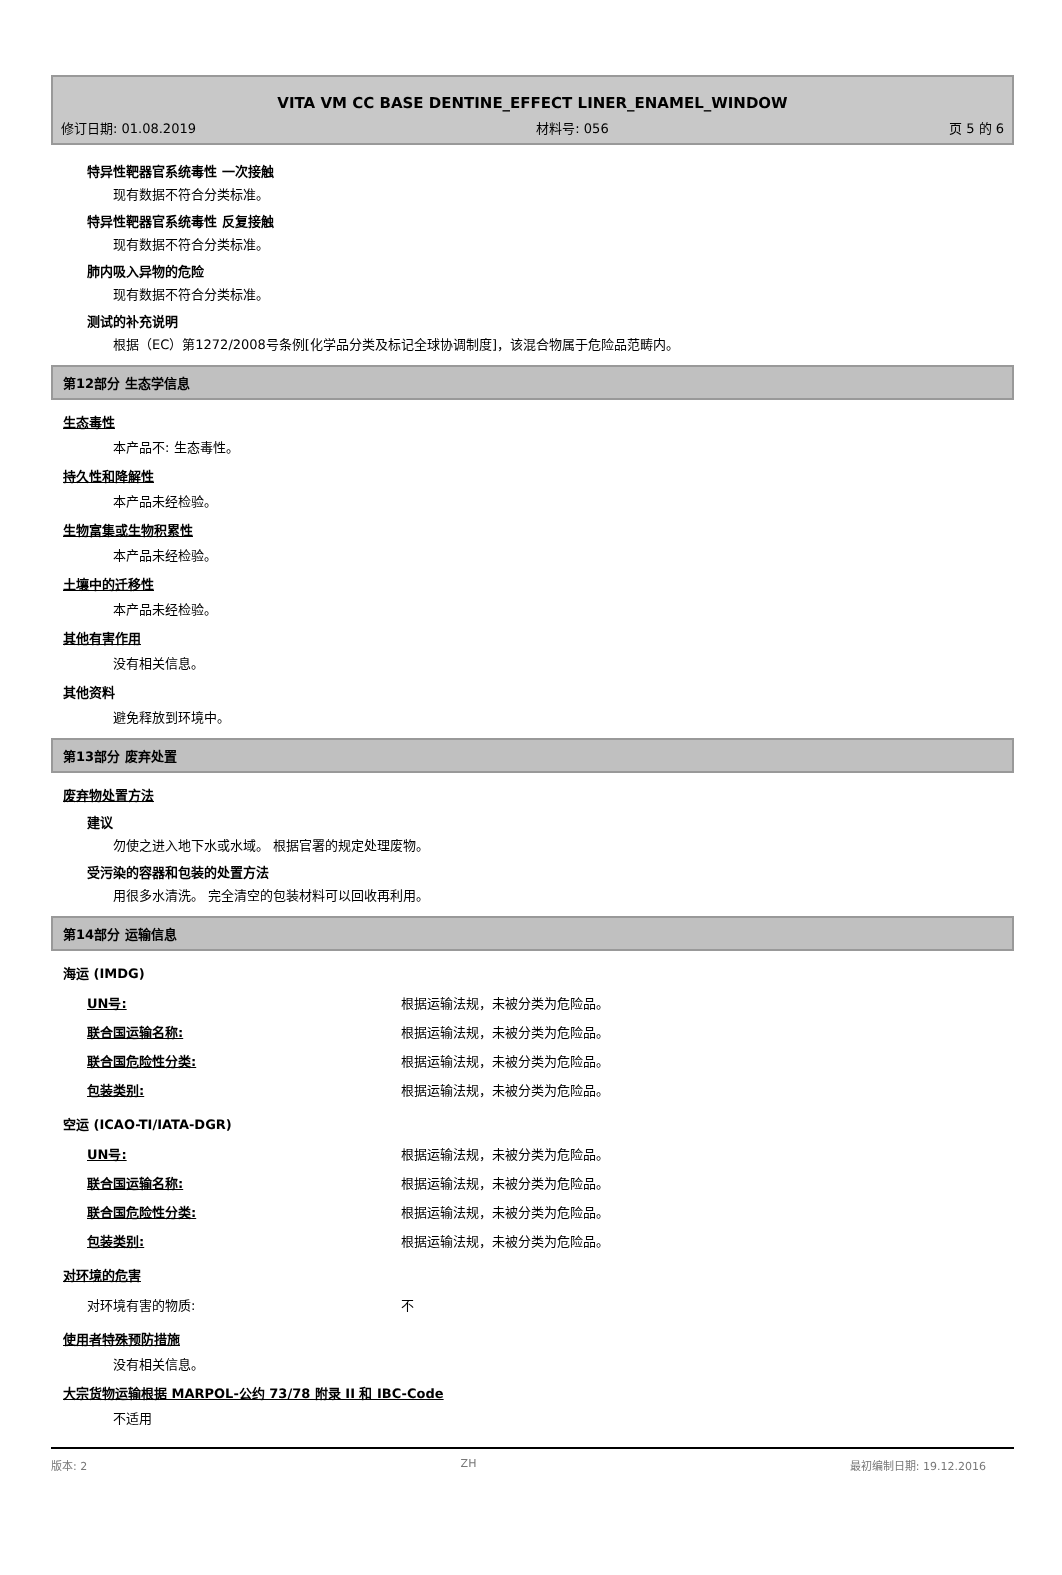VITA VM CC BASE DENTINE_EFFECT LINER_ENAMEL_WINDOW
修订日期: 01.08.2019 材料号: 056 页 5 的 6
特异性靶器官系统毒性 一次接触
现有数据不符合分类标准。
特异性靶器官系统毒性 反复接触
现有数据不符合分类标准。
肺内吸入异物的危险
现有数据不符合分类标准。
测试的补充说明
根据（EC）第1272/2008号条例[化学品分类及标记全球协调制度]，该混合物属于危险品范畴内。
第12部分 生态学信息
生态毒性
本产品不: 生态毒性。
持久性和降解性
本产品未经检验。
生物富集或生物积累性
本产品未经检验。
土壤中的迁移性
本产品未经检验。
其他有害作用
没有相关信息。
其他资料
避免释放到环境中。
第13部分 废弃处置
废弃物处置方法
建议
勿使之进入地下水或水域。 根据官署的规定处理废物。
受污染的容器和包装的处置方法
用很多水清洗。 完全清空的包装材料可以回收再利用。
第14部分 运输信息
海运 (IMDG)
| UN号: | 根据运输法规，未被分类为危险品。 |
| 联合国运输名称: | 根据运输法规，未被分类为危险品。 |
| 联合国危险性分类: | 根据运输法规，未被分类为危险品。 |
| 包装类别: | 根据运输法规，未被分类为危险品。 |
空运 (ICAO-TI/IATA-DGR)
| UN号: | 根据运输法规，未被分类为危险品。 |
| 联合国运输名称: | 根据运输法规，未被分类为危险品。 |
| 联合国危险性分类: | 根据运输法规，未被分类为危险品。 |
| 包装类别: | 根据运输法规，未被分类为危险品。 |
对环境的危害
| 对环境有害的物质: | 不 |
使用者特殊预防措施
没有相关信息。
大宗货物运输根据 MARPOL-公约 73/78 附录 II 和 IBC-Code
不适用
版本: 2 ZH 最初编制日期: 19.12.2016